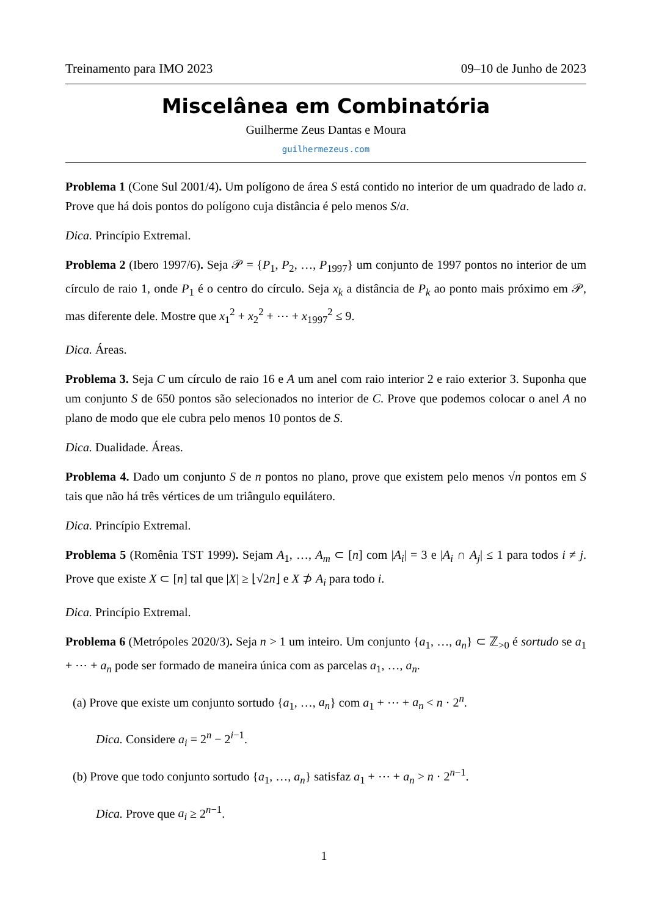Treinamento para IMO 2023 09–10 de Junho de 2023
Miscelânea em Combinatória
Guilherme Zeus Dantas e Moura
guilhermezeus.com
Problema 1 (Cone Sul 2001/4). Um polígono de área S está contido no interior de um quadrado de lado a. Prove que há dois pontos do polígono cuja distância é pelo menos S/a.
Dica. Princípio Extremal.
Problema 2 (Ibero 1997/6). Seja 𝒫 = {P<sub>1</sub>, P<sub>2</sub>, …, P<sub>1997</sub>} um conjunto de 1997 pontos no interior de um círculo de raio 1, onde P<sub>1</sub> é o centro do círculo. Seja x<sub>k</sub> a distância de P<sub>k</sub> ao ponto mais próximo em 𝒫, mas diferente dele. Mostre que x<sub>1</sub><sup>2</sup> + x<sub>2</sub><sup>2</sup> + ⋯ + x<sub>1997</sub><sup>2</sup> ≤ 9.
Dica. Áreas.
Problema 3. Seja C um círculo de raio 16 e A um anel com raio interior 2 e raio exterior 3. Suponha que um conjunto S de 650 pontos são selecionados no interior de C. Prove que podemos colocar o anel A no plano de modo que ele cubra pelo menos 10 pontos de S.
Dica. Dualidade. Áreas.
Problema 4. Dado um conjunto S de n pontos no plano, prove que existem pelo menos √n pontos em S tais que não há três vértices de um triângulo equilátero.
Dica. Princípio Extremal.
Problema 5 (Romênia TST 1999). Sejam A<sub>1</sub>, …, A<sub>m</sub> ⊂ [n] com |A<sub>i</sub>| = 3 e |A<sub>i</sub> ∩ A<sub>j</sub>| ≤ 1 para todos i ≠ j. Prove que existe X ⊂ [n] tal que |X| ≥ ⌊√2n⌋ e X ⊅ A<sub>i</sub> para todo i.
Dica. Princípio Extremal.
Problema 6 (Metrópoles 2020/3). Seja n > 1 um inteiro. Um conjunto {a<sub>1</sub>, …, a<sub>n</sub>} ⊂ ℤ<sub>>0</sub> é sortudo se a<sub>1</sub> + ⋯ + a<sub>n</sub> pode ser formado de maneira única com as parcelas a<sub>1</sub>, …, a<sub>n</sub>.
(a) Prove que existe um conjunto sortudo {a<sub>1</sub>, …, a<sub>n</sub>} com a<sub>1</sub> + ⋯ + a<sub>n</sub> < n · 2<sup>n</sup>.
Dica. Considere a<sub>i</sub> = 2<sup>n</sup> − 2<sup>i−1</sup>.
(b) Prove que todo conjunto sortudo {a<sub>1</sub>, …, a<sub>n</sub>} satisfaz a<sub>1</sub> + ⋯ + a<sub>n</sub> > n · 2<sup>n−1</sup>.
Dica. Prove que a<sub>i</sub> ≥ 2<sup>n−1</sup>.
1